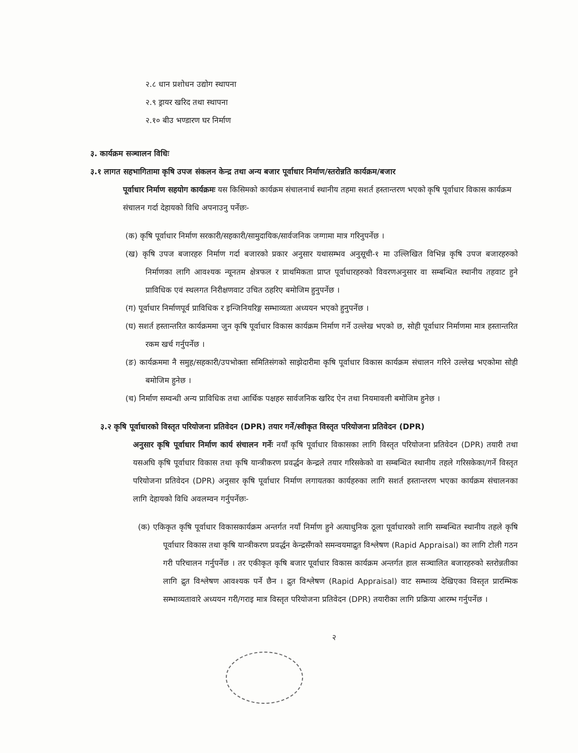२.८ धान प्रशोधन उद्योग स्थापना
२.९ ड्रायर खरिद तथा स्थापना
२.१० बीउ भण्डारण घर निर्माण
३. कार्यक्रम सञ्चालन विधिः
३.१ लागत सहभागितामा कृषि उपज संकलन केन्द्र तथा अन्य बजार पूर्वाधार निर्माण/स्तरोन्नति कार्यक्रम/बजार
पूर्वाधार निर्माण सहयोग कार्यक्रमः यस किसिमको कार्यक्रम संचालनार्थ स्थानीय तहमा सशर्त हस्तान्तरण भएको कृषि पूर्वाधार विकास कार्यक्रम संचालन गर्दा देहायको विधि अपनाउनु पर्नेछः-
(क) कृषि पूर्वाधार निर्माण सरकारी/सहकारी/सामुदायिक/सार्वजनिक जग्गामा मात्र गरिनुपर्नेछ ।
(ख) कृषि उपज बजारहरु निर्माण गर्दा बजारको प्रकार अनुसार यथासम्भव अनुसूची-१ मा उल्लिखित विभिन्न कृषि उपज बजारहरुको निर्माणका लागि आवश्यक न्यूनतम क्षेत्रफल र प्राथमिकता प्राप्त पूर्वाधारहरुको विवरणअनुसार वा सम्बन्धित स्थानीय तहवाट हुने प्राविधिक एवं स्थलगत निरीक्षणवाट उचित ठहरिए बमोजिम हुनुपर्नेछ ।
(ग) पूर्वाधार निर्माणपूर्व प्राविधिक र इन्जिनियरिङ्ग सम्भाव्यता अध्ययन भएको हुनुपर्नेछ ।
(घ) सशर्त हस्तान्तरित कार्यक्रममा जुन कृषि पूर्वाधार विकास कार्यक्रम निर्माण गर्ने उल्लेख भएको छ, सोही पूर्वाधार निर्माणमा मात्र हस्तान्तरित रकम खर्च गर्नुपर्नेछ ।
(ङ) कार्यक्रममा नै समुह/सहकारी/उपभोक्ता समितिसंगको साझेदारीमा कृषि पूर्वाधार विकास कार्यक्रम संचालन गरिने उल्लेख भएकोमा सोही बमोजिम हुनेछ ।
(च) निर्माण सम्वन्धी अन्य प्राविधिक तथा आर्थिक पक्षहरु सार्वजनिक खरिद ऐन तथा नियमावली बमोजिम हुनेछ ।
३.२ कृषि पूर्वाधारको विस्तृत परियोजना प्रतिवेदन (DPR) तयार गर्ने/स्वीकृत विस्तृत परियोजना प्रतिवेदन (DPR)
अनुसार कृषि पूर्वाधार निर्माण कार्य संचालन गर्नेः नयाँ कृषि पूर्वाधार विकासका लागि विस्तृत परियोजना प्रतिवेदन (DPR) तयारी तथा यसअघि कृषि पूर्वाधार विकास तथा कृषि यान्त्रीकरण प्रवर्द्धन केन्द्रले तयार गरिसकेको वा सम्बन्धित स्थानीय तहले गरिसकेका/गर्ने विस्तृत परियोजना प्रतिवेदन (DPR) अनुसार कृषि पूर्वाधार निर्माण लगायतका कार्यहरुका लागि सशर्त हस्तान्तरण भएका कार्यक्रम संचालनका लागि देहायको विधि अवलम्वन गर्नुपर्नेछः-
(क) एकिकृत कृषि पूर्वाधार विकासकार्यक्रम अन्तर्गत नयाँ निर्माण हुने अत्याधुनिक ठूला पूर्वाधारको लागि सम्बन्धित स्थानीय तहले कृषि पूर्वाधार विकास तथा कृषि यान्त्रीकरण प्रवर्द्धन केन्द्रसँगको समन्वयमाद्रुत विश्लेषण (Rapid Appraisal) का लागि टोली गठन गरी परिचालन गर्नुपर्नेछ । तर एकीकृत कृषि बजार पूर्वाधार विकास कार्यक्रम अन्तर्गत हाल सञ्चालित बजारहरुको स्तरोन्नतीका लागि द्रुत विश्लेषण आवश्यक पर्ने छैन । द्रुत विश्लेषण (Rapid Appraisal) वाट सम्भाव्य देखिएका विस्तृत प्रारम्भिक सम्भाव्यतावारे अध्ययन गरी/गराइ मात्र विस्तृत परियोजना प्रतिवेदन (DPR) तयारीका लागि प्रक्रिया आरम्भ गर्नुपर्नेछ ।
२